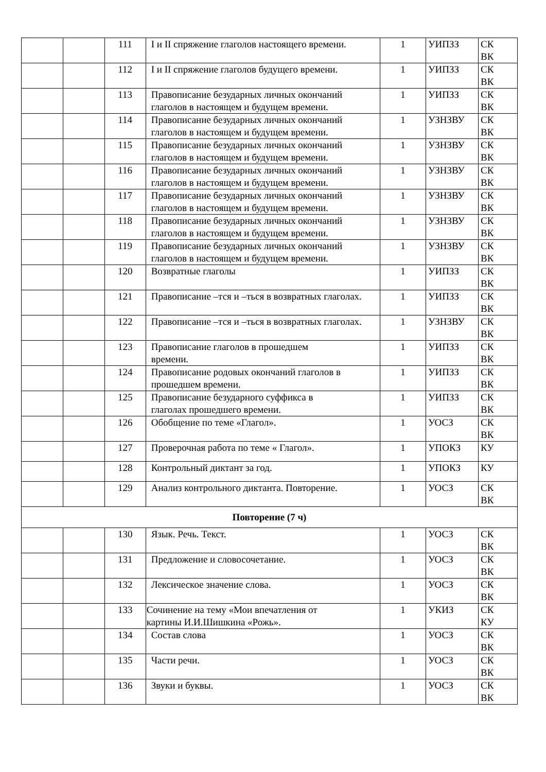| | | 111 | I и II спряжение глаголов настоящего времени. | 1 | УИПЗЗ | СК ВК |
| | | 112 | I и II спряжение глаголов будущего времени. | 1 | УИПЗЗ | СК ВК |
| | | 113 | Правописание безударных личных окончаний глаголов в настоящем и будущем времени. | 1 | УИПЗЗ | СК ВК |
| | | 114 | Правописание безударных личных окончаний глаголов в настоящем и будущем времени. | 1 | УЗНЗВУ | СК ВК |
| | | 115 | Правописание безударных личных окончаний глаголов в настоящем и будущем времени. | 1 | УЗНЗВУ | СК ВК |
| | | 116 | Правописание безударных личных окончаний глаголов в настоящем и будущем времени. | 1 | УЗНЗВУ | СК ВК |
| | | 117 | Правописание безударных личных окончаний глаголов в настоящем и будущем времени. | 1 | УЗНЗВУ | СК ВК |
| | | 118 | Правописание безударных личных окончаний глаголов в настоящем и будущем времени. | 1 | УЗНЗВУ | СК ВК |
| | | 119 | Правописание безударных личных окончаний глаголов в настоящем и будущем времени. | 1 | УЗНЗВУ | СК ВК |
| | | 120 | Возвратные глаголы | 1 | УИПЗЗ | СК ВК |
| | | 121 | Правописание –тся и –ться в возвратных глаголах. | 1 | УИПЗЗ | СК ВК |
| | | 122 | Правописание –тся и –ться в возвратных глаголах. | 1 | УЗНЗВУ | СК ВК |
| | | 123 | Правописание глаголов в прошедшем времени. | 1 | УИПЗЗ | СК ВК |
| | | 124 | Правописание родовых окончаний глаголов в прошедшем времени. | 1 | УИПЗЗ | СК ВК |
| | | 125 | Правописание безударного суффикса в глаголах прошедшего времени. | 1 | УИПЗЗ | СК ВК |
| | | 126 | Обобщение по теме «Глагол». | 1 | УОСЗ | СК ВК |
| | | 127 | Проверочная работа по теме « Глагол». | 1 | УПОКЗ | КУ |
| | | 128 | Контрольный диктант за год. | 1 | УПОКЗ | КУ |
| | | 129 | Анализ контрольного диктанта. Повторение. | 1 | УОСЗ | СК ВК |
| Повторение (7 ч) | | | | | | |
| | | 130 | Язык. Речь. Текст. | 1 | УОСЗ | СК ВК |
| | | 131 | Предложение и словосочетание. | 1 | УОСЗ | СК ВК |
| | | 132 | Лексическое значение слова. | 1 | УОСЗ | СК ВК |
| | | 133 | Сочинение на тему «Мои впечатления от картины И.И.Шишкина «Рожь». | 1 | УКИЗ | СК КУ |
| | | 134 | Состав слова | 1 | УОСЗ | СК ВК |
| | | 135 | Части речи. | 1 | УОСЗ | СК ВК |
| | | 136 | Звуки и буквы. | 1 | УОСЗ | СК ВК |